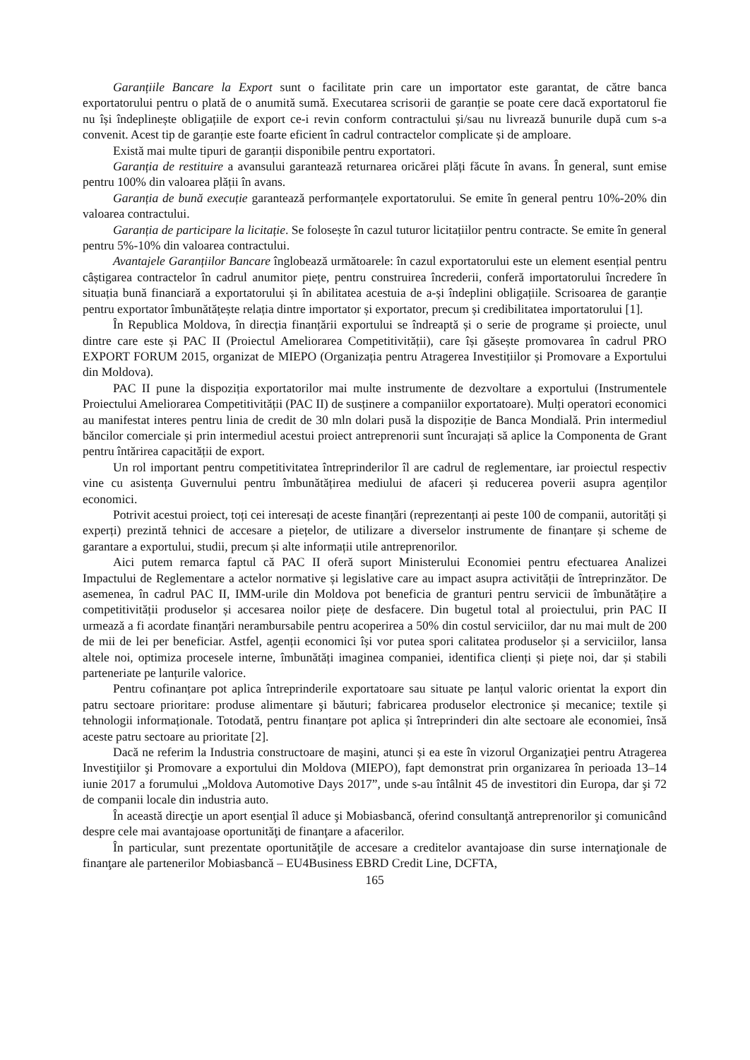Garanțiile Bancare la Export sunt o facilitate prin care un importator este garantat, de către banca exportatorului pentru o plată de o anumită sumă. Executarea scrisorii de garanție se poate cere dacă exportatorul fie nu își îndeplinește obligațiile de export ce-i revin conform contractului și/sau nu livrează bunurile după cum s-a convenit. Acest tip de garanție este foarte eficient în cadrul contractelor complicate și de amploare.
Există mai multe tipuri de garanții disponibile pentru exportatori.
Garanția de restituire a avansului garantează returnarea oricărei plăți făcute în avans. În general, sunt emise pentru 100% din valoarea plății în avans.
Garanția de bună execuție garantează performanțele exportatorului. Se emite în general pentru 10%-20% din valoarea contractului.
Garanția de participare la licitație. Se folosește în cazul tuturor licitațiilor pentru contracte. Se emite în general pentru 5%-10% din valoarea contractului.
Avantajele Garanțiilor Bancare înglobează următoarele: în cazul exportatorului este un element esențial pentru câștigarea contractelor în cadrul anumitor piețe, pentru construirea încrederii, conferă importatorului încredere în situația bună financiară a exportatorului și în abilitatea acestuia de a-și îndeplini obligațiile. Scrisoarea de garanție pentru exportator îmbunătățește relația dintre importator și exportator, precum și credibilitatea importatorului [1].
În Republica Moldova, în direcția finanțării exportului se îndreaptă și o serie de programe și proiecte, unul dintre care este și PAC II (Proiectul Ameliorarea Competitivității), care își găsește promovarea în cadrul PRO EXPORT FORUM 2015, organizat de MIEPO (Organizația pentru Atragerea Investițiilor și Promovare a Exportului din Moldova).
PAC II pune la dispoziția exportatorilor mai multe instrumente de dezvoltare a exportului (Instrumentele Proiectului Ameliorarea Competitivității (PAC II) de susținere a companiilor exportatoare). Mulți operatori economici au manifestat interes pentru linia de credit de 30 mln dolari pusă la dispoziție de Banca Mondială. Prin intermediul băncilor comerciale și prin intermediul acestui proiect antreprenorii sunt încurajați să aplice la Componenta de Grant pentru întărirea capacității de export.
Un rol important pentru competitivitatea întreprinderilor îl are cadrul de reglementare, iar proiectul respectiv vine cu asistența Guvernului pentru îmbunătățirea mediului de afaceri și reducerea poverii asupra agenților economici.
Potrivit acestui proiect, toți cei interesați de aceste finanțări (reprezentanți ai peste 100 de companii, autorități și experți) prezintă tehnici de accesare a piețelor, de utilizare a diverselor instrumente de finanțare și scheme de garantare a exportului, studii, precum și alte informații utile antreprenorilor.
Aici putem remarca faptul că PAC II oferă suport Ministerului Economiei pentru efectuarea Analizei Impactului de Reglementare a actelor normative și legislative care au impact asupra activității de întreprinzător. De asemenea, în cadrul PAC II, IMM-urile din Moldova pot beneficia de granturi pentru servicii de îmbunătățire a competitivității produselor și accesarea noilor piețe de desfacere. Din bugetul total al proiectului, prin PAC II urmează a fi acordate finanțări nerambursabile pentru acoperirea a 50% din costul serviciilor, dar nu mai mult de 200 de mii de lei per beneficiar. Astfel, agenții economici își vor putea spori calitatea produselor și a serviciilor, lansa altele noi, optimiza procesele interne, îmbunătăți imaginea companiei, identifica clienți și piețe noi, dar și stabili parteneriate pe lanțurile valorice.
Pentru cofinanțare pot aplica întreprinderile exportatoare sau situate pe lanțul valoric orientat la export din patru sectoare prioritare: produse alimentare şi băuturi; fabricarea produselor electronice și mecanice; textile și tehnologii informaționale. Totodată, pentru finanțare pot aplica și întreprinderi din alte sectoare ale economiei, însă aceste patru sectoare au prioritate [2].
Dacă ne referim la Industria constructoare de maşini, atunci și ea este în vizorul Organizaţiei pentru Atragerea Investiţiilor şi Promovare a exportului din Moldova (MIEPO), fapt demonstrat prin organizarea în perioada 13–14 iunie 2017 a forumului „Moldova Automotive Days 2017”, unde s-au întâlnit 45 de investitori din Europa, dar şi 72 de companii locale din industria auto.
În această direcţie un aport esenţial îl aduce şi Mobiasbancă, oferind consultanţă antreprenorilor şi comunicând despre cele mai avantajoase oportunităţi de finanţare a afacerilor.
În particular, sunt prezentate oportunităţile de accesare a creditelor avantajoase din surse internaţionale de finanţare ale partenerilor Mobiasbancă – EU4Business EBRD Credit Line, DCFTA,
165